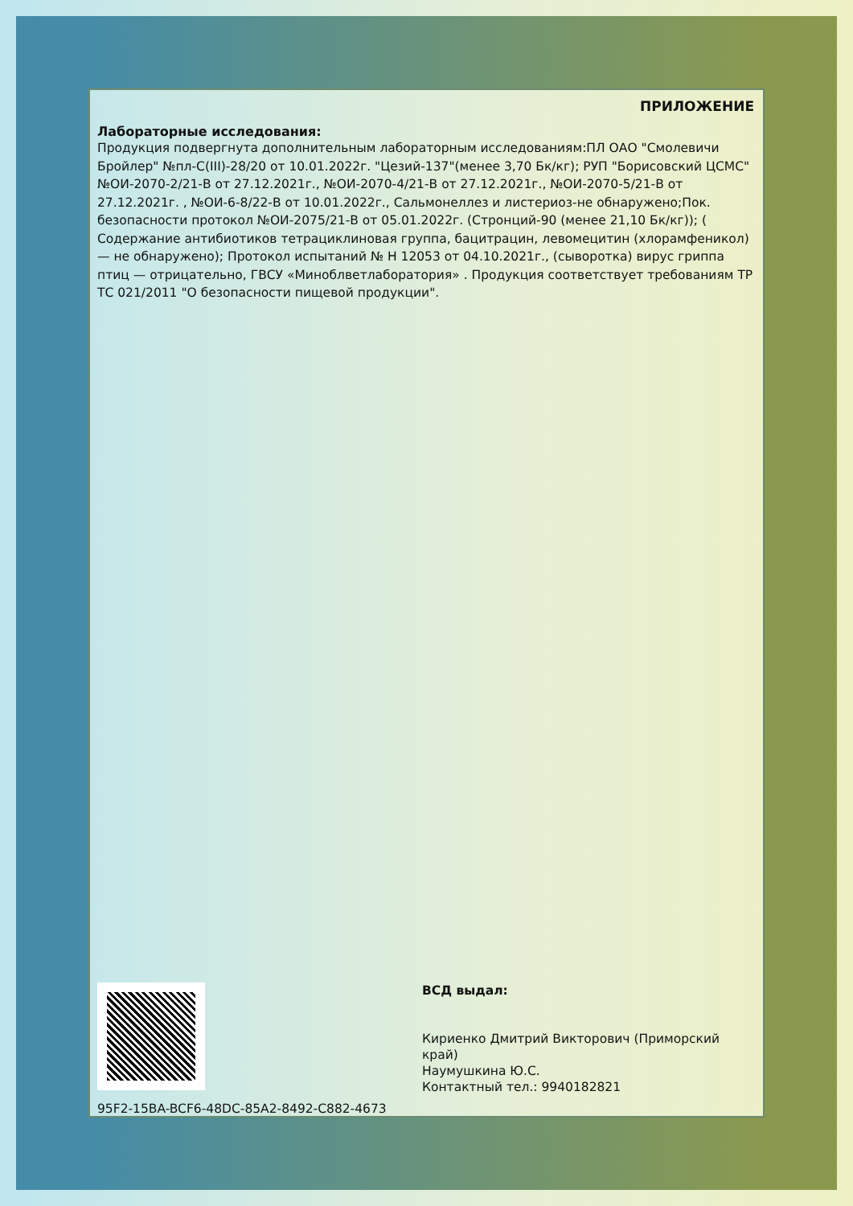ПРИЛОЖЕНИЕ
Лабораторные исследования:
Продукция подвергнута дополнительным лабораторным исследованиям:ПЛ ОАО "Смолевичи Бройлер" №пл-С(III)-28/20 от 10.01.2022г. "Цезий-137"(менее 3,70 Бк/кг); РУП "Борисовский ЦСМС" №ОИ-2070-2/21-В от 27.12.2021г., №ОИ-2070-4/21-В от 27.12.2021г., №ОИ-2070-5/21-В от 27.12.2021г. , №ОИ-6-8/22-В от 10.01.2022г., Сальмонеллез и листериоз-не обнаружено;Пок. безопасности протокол №ОИ-2075/21-В от 05.01.2022г. (Стронций-90 (менее 21,10 Бк/кг)); ( Содержание антибиотиков тетрациклиновая группа, бацитрацин, левомецитин (хлорамфеникол) — не обнаружено); Протокол испытаний № Н 12053 от 04.10.2021г., (сыворотка) вирус гриппа птиц — отрицательно, ГВСУ «Миноблветлаборатория» . Продукция соответствует требованиям ТР ТС 021/2011 "О безопасности пищевой продукции".
95F2-15BA-BCF6-48DC-85A2-8492-C882-4673
ВСД выдал:
Кириенко Дмитрий Викторович (Приморский
край)
Наумушкина Ю.С.
Контактный тел.: 9940182821